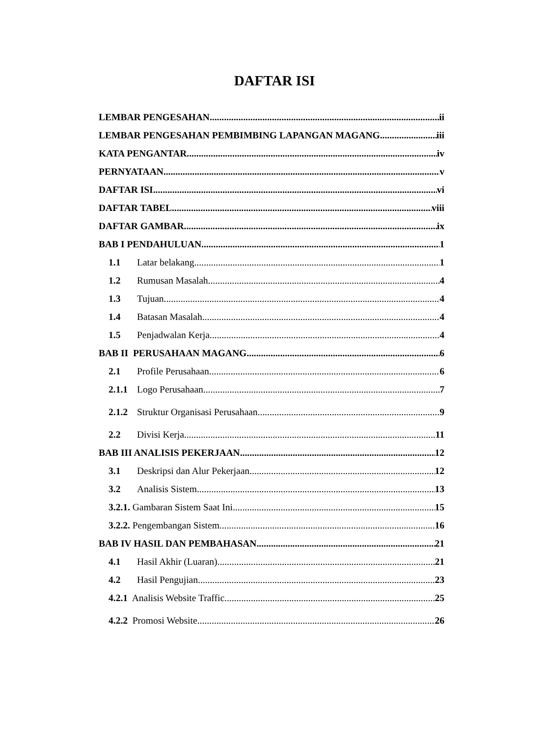DAFTAR ISI
LEMBAR PENGESAHAN ii
LEMBAR PENGESAHAN PEMBIMBING LAPANGAN MAGANG iii
KATA PENGANTAR iv
PERNYATAAN v
DAFTAR ISI vi
DAFTAR TABEL viii
DAFTAR GAMBAR ix
BAB I PENDAHULUAN 1
1.1 Latar belakang 1
1.2 Rumusan Masalah 4
1.3 Tujuan 4
1.4 Batasan Masalah 4
1.5 Penjadwalan Kerja 4
BAB II PERUSAHAAN MAGANG 6
2.1 Profile Perusahaan 6
2.1.1 Logo Perusahaan 7
2.1.2 Struktur Organisasi Perusahaan 9
2.2 Divisi Kerja 11
BAB III ANALISIS PEKERJAAN 12
3.1 Deskripsi dan Alur Pekerjaan 12
3.2 Analisis Sistem 13
3.2.1. Gambaran Sistem Saat Ini 15
3.2.2. Pengembangan Sistem 16
BAB IV HASIL DAN PEMBAHASAN 21
4.1 Hasil Akhir (Luaran) 21
4.2 Hasil Pengujian 23
4.2.1 Analisis Website Traffic 25
4.2.2 Promosi Website 26